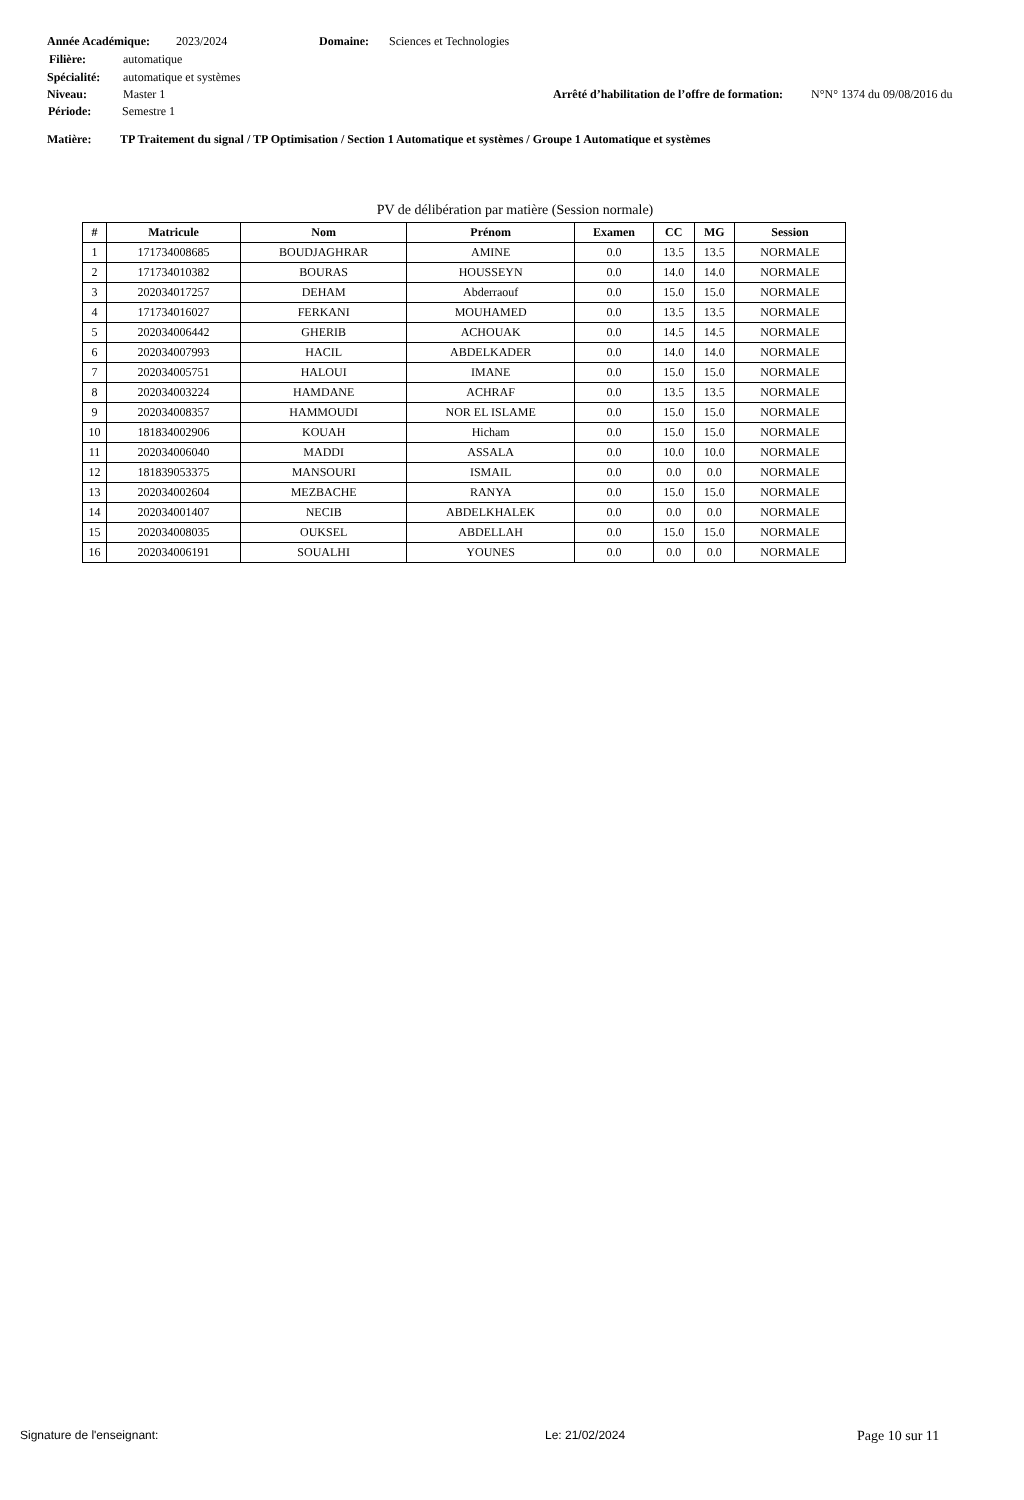Année Académique: 2023/2024 Domaine: Sciences et Technologies
Filière: automatique
Spécialité: automatique et systèmes
Niveau: Master 1 Arrêté d’habilitation de l’offre de formation: N°N° 1374 du 09/08/2016 du
Période: Semestre 1
Matière: TP Traitement du signal / TP Optimisation / Section 1 Automatique et systèmes / Groupe 1 Automatique et systèmes
PV de délibération par matière (Session normale)
| # | Matricule | Nom | Prénom | Examen | CC | MG | Session |
| --- | --- | --- | --- | --- | --- | --- | --- |
| 1 | 171734008685 | BOUDJAGHRAR | AMINE | 0.0 | 13.5 | 13.5 | NORMALE |
| 2 | 171734010382 | BOURAS | HOUSSEYN | 0.0 | 14.0 | 14.0 | NORMALE |
| 3 | 202034017257 | DEHAM | Abderraouf | 0.0 | 15.0 | 15.0 | NORMALE |
| 4 | 171734016027 | FERKANI | MOUHAMED | 0.0 | 13.5 | 13.5 | NORMALE |
| 5 | 202034006442 | GHERIB | ACHOUAK | 0.0 | 14.5 | 14.5 | NORMALE |
| 6 | 202034007993 | HACIL | ABDELKADER | 0.0 | 14.0 | 14.0 | NORMALE |
| 7 | 202034005751 | HALOUI | IMANE | 0.0 | 15.0 | 15.0 | NORMALE |
| 8 | 202034003224 | HAMDANE | ACHRAF | 0.0 | 13.5 | 13.5 | NORMALE |
| 9 | 202034008357 | HAMMOUDI | NOR EL ISLAME | 0.0 | 15.0 | 15.0 | NORMALE |
| 10 | 181834002906 | KOUAH | Hicham | 0.0 | 15.0 | 15.0 | NORMALE |
| 11 | 202034006040 | MADDI | ASSALA | 0.0 | 10.0 | 10.0 | NORMALE |
| 12 | 181839053375 | MANSOURI | ISMAIL | 0.0 | 0.0 | 0.0 | NORMALE |
| 13 | 202034002604 | MEZBACHE | RANYA | 0.0 | 15.0 | 15.0 | NORMALE |
| 14 | 202034001407 | NECIB | ABDELKHALEK | 0.0 | 0.0 | 0.0 | NORMALE |
| 15 | 202034008035 | OUKSEL | ABDELLAH | 0.0 | 15.0 | 15.0 | NORMALE |
| 16 | 202034006191 | SOUALHI | YOUNES | 0.0 | 0.0 | 0.0 | NORMALE |
Signature de l'enseignant: Le: 21/02/2024 Page 10 sur 11